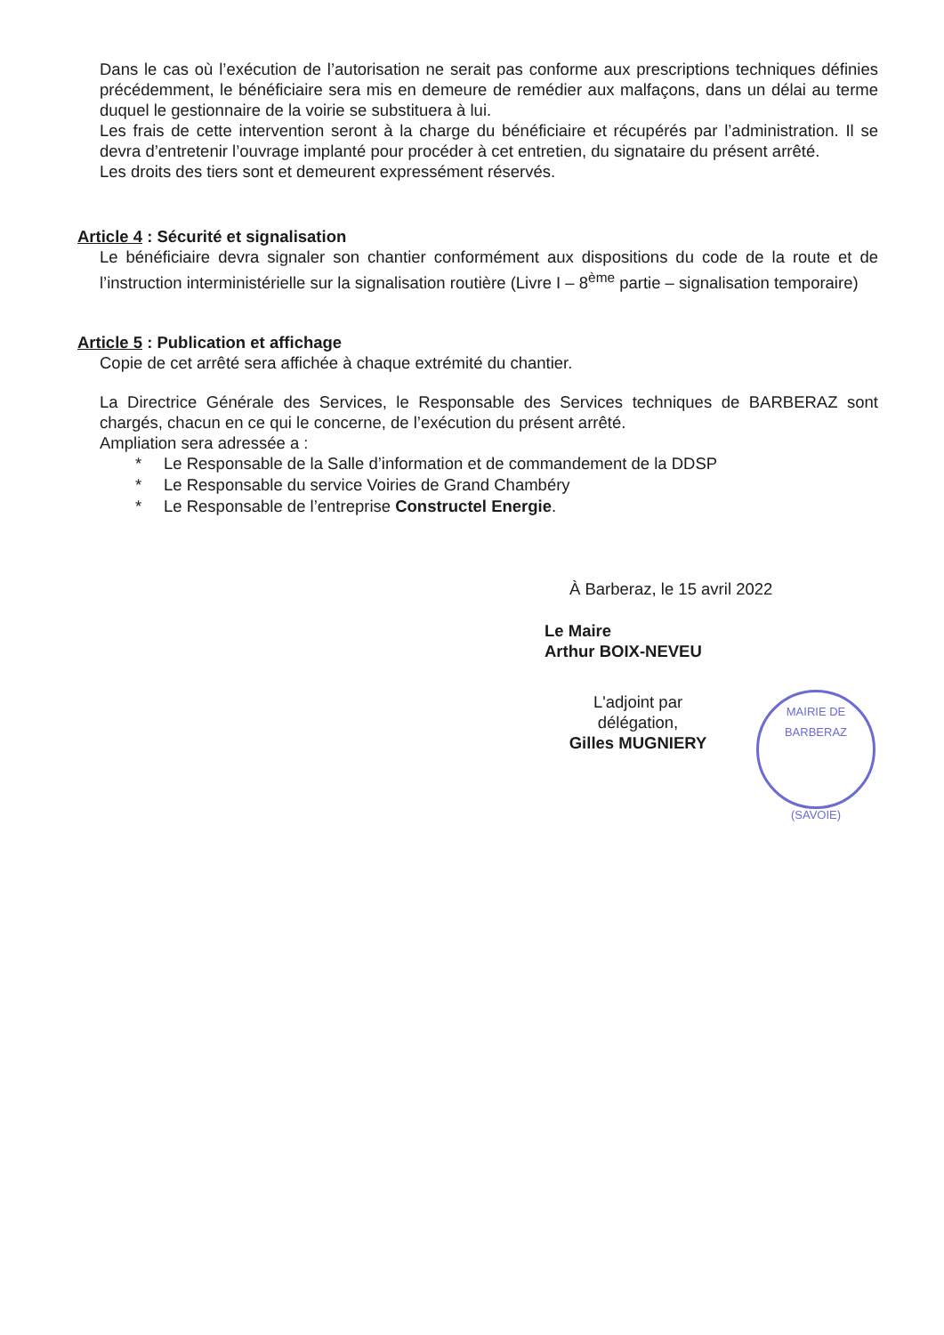Dans le cas où l’exécution de l’autorisation ne serait pas conforme aux prescriptions techniques définies précédemment, le bénéficiaire sera mis en demeure de remédier aux malfaçons, dans un délai au terme duquel le gestionnaire de la voirie se substituera à lui.
Les frais de cette intervention seront à la charge du bénéficiaire et récupérés par l’administration. Il se devra d’entretenir l’ouvrage implanté pour procéder à cet entretien, du signataire du présent arrêté.
Les droits des tiers sont et demeurent expressément réservés.
Article 4 : Sécurité et signalisation
Le bénéficiaire devra signaler son chantier conformément aux dispositions du code de la route et de l’instruction interministérielle sur la signalisation routière (Livre I – 8<sup>ème</sup> partie – signalisation temporaire)
Article 5 : Publication et affichage
Copie de cet arrêté sera affichée à chaque extrémité du chantier.
La Directrice Générale des Services, le Responsable des Services techniques de BARBERAZ sont chargés, chacun en ce qui le concerne, de l’exécution du présent arrêté.
Ampliation sera adressée a :
* Le Responsable de la Salle d’information et de commandement de la DDSP
* Le Responsable du service Voiries de Grand Chambéry
* Le Responsable de l’entreprise Constructel Energie.
À Barberaz, le 15 avril 2022
Le Maire
Arthur BOIX-NEVEU
L'adjoint par délégation,
Gilles MUGNIERY
MAIRIE DE BARBERAZ
(SAVOIE)